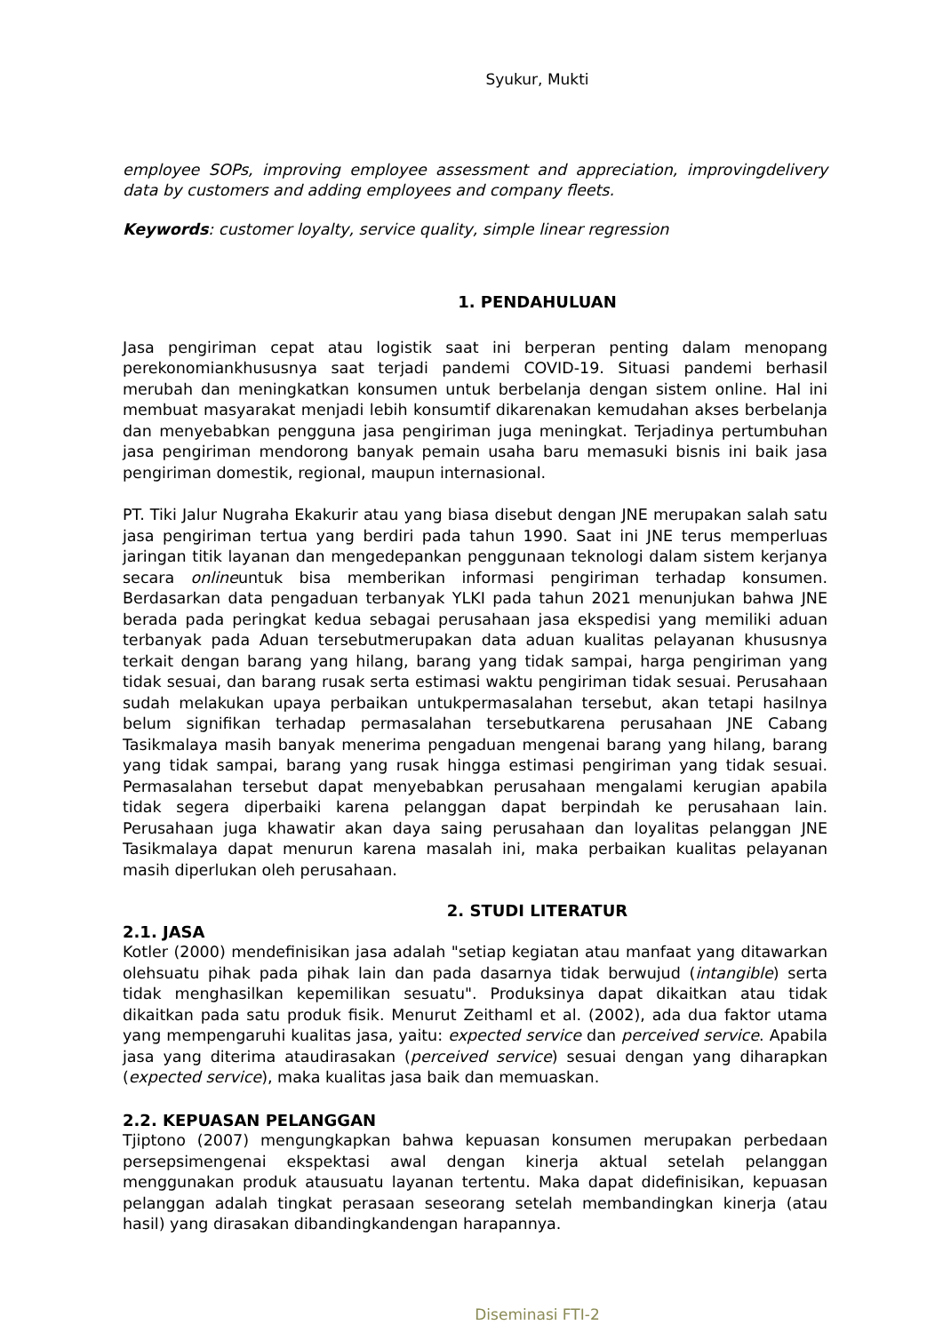Syukur, Mukti
employee SOPs, improving employee assessment and appreciation, improvingdelivery data by customers and adding employees and company fleets.
Keywords: customer loyalty, service quality, simple linear regression
1. PENDAHULUAN
Jasa pengiriman cepat atau logistik saat ini berperan penting dalam menopang perekonomiankhususnya saat terjadi pandemi COVID-19. Situasi pandemi berhasil merubah dan meningkatkan konsumen untuk berbelanja dengan sistem online. Hal ini membuat masyarakat menjadi lebih konsumtif dikarenakan kemudahan akses berbelanja dan menyebabkan pengguna jasa pengiriman juga meningkat. Terjadinya pertumbuhan jasa pengiriman mendorong banyak pemain usaha baru memasuki bisnis ini baik jasa pengiriman domestik, regional, maupun internasional.
PT. Tiki Jalur Nugraha Ekakurir atau yang biasa disebut dengan JNE merupakan salah satu jasa pengiriman tertua yang berdiri pada tahun 1990. Saat ini JNE terus memperluas jaringan titik layanan dan mengedepankan penggunaan teknologi dalam sistem kerjanya secara onlineuntuk bisa memberikan informasi pengiriman terhadap konsumen. Berdasarkan data pengaduan terbanyak YLKI pada tahun 2021 menunjukan bahwa JNE berada pada peringkat kedua sebagai perusahaan jasa ekspedisi yang memiliki aduan terbanyak pada Aduan tersebutmerupakan data aduan kualitas pelayanan khususnya terkait dengan barang yang hilang, barang yang tidak sampai, harga pengiriman yang tidak sesuai, dan barang rusak serta estimasi waktu pengiriman tidak sesuai. Perusahaan sudah melakukan upaya perbaikan untukpermasalahan tersebut, akan tetapi hasilnya belum signifikan terhadap permasalahan tersebutkarena perusahaan JNE Cabang Tasikmalaya masih banyak menerima pengaduan mengenai barang yang hilang, barang yang tidak sampai, barang yang rusak hingga estimasi pengiriman yang tidak sesuai. Permasalahan tersebut dapat menyebabkan perusahaan mengalami kerugian apabila tidak segera diperbaiki karena pelanggan dapat berpindah ke perusahaan lain. Perusahaan juga khawatir akan daya saing perusahaan dan loyalitas pelanggan JNE Tasikmalaya dapat menurun karena masalah ini, maka perbaikan kualitas pelayanan masih diperlukan oleh perusahaan.
2. STUDI LITERATUR
2.1. JASA
Kotler (2000) mendefinisikan jasa adalah "setiap kegiatan atau manfaat yang ditawarkan olehsuatu pihak pada pihak lain dan pada dasarnya tidak berwujud (intangible) serta tidak menghasilkan kepemilikan sesuatu". Produksinya dapat dikaitkan atau tidak dikaitkan pada satu produk fisik. Menurut Zeithaml et al. (2002), ada dua faktor utama yang mempengaruhi kualitas jasa, yaitu: expected service dan perceived service. Apabila jasa yang diterima ataudirasakan (perceived service) sesuai dengan yang diharapkan (expected service), maka kualitas jasa baik dan memuaskan.
2.2. KEPUASAN PELANGGAN
Tjiptono (2007) mengungkapkan bahwa kepuasan konsumen merupakan perbedaan persepsimengenai ekspektasi awal dengan kinerja aktual setelah pelanggan menggunakan produk atausuatu layanan tertentu. Maka dapat didefinisikan, kepuasan pelanggan adalah tingkat perasaan seseorang setelah membandingkan kinerja (atau hasil) yang dirasakan dibandingkandengan harapannya.
Diseminasi FTI-2